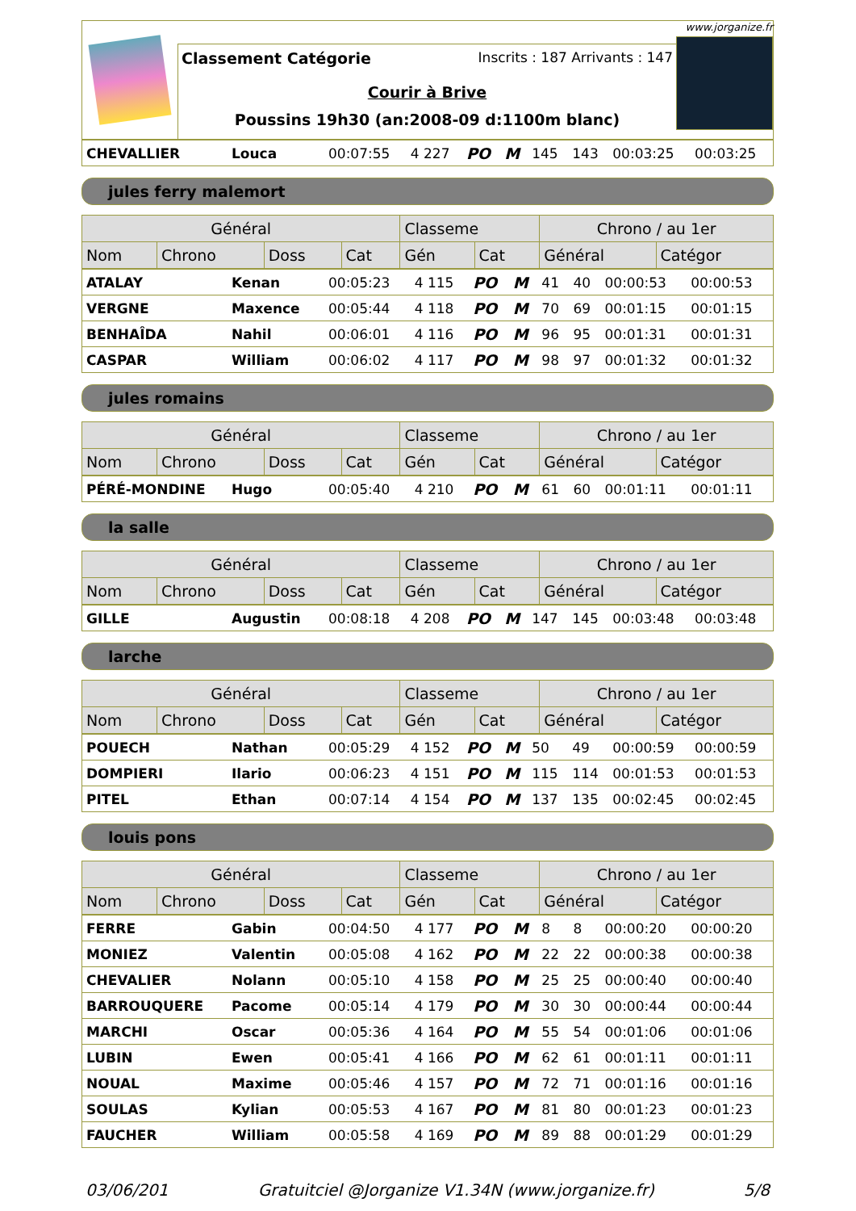Classement Catégorie Inscrits : 187 Arrivants : 147
Courir à Brive
Poussins 19h30 (an:2008-09 d:1100m blanc)
www.jorganize.fr
| CHEVALLIER | Louca | 00:07:55 | 4 227 | PO | M | 145 | 143 | 00:03:25 | 00:03:25 |
jules ferry malemort
| Général | | | | Classeme | | Chrono / au 1er | |
| --- | --- | --- | --- | --- | --- | --- | --- |
| Nom | Chrono | Doss | Cat | Gén | Cat | Général | Catégor |
| ATALAY | Kenan | 00:05:23 | 4 115 | PO | M | 41 | 40 | 00:00:53 | 00:00:53 |
| VERGNE | Maxence | 00:05:44 | 4 118 | PO | M | 70 | 69 | 00:01:15 | 00:01:15 |
| BENHAÎDA | Nahil | 00:06:01 | 4 116 | PO | M | 96 | 95 | 00:01:31 | 00:01:31 |
| CASPAR | William | 00:06:02 | 4 117 | PO | M | 98 | 97 | 00:01:32 | 00:01:32 |
jules romains
| Général | | | | Classeme | | Chrono / au 1er | |
| --- | --- | --- | --- | --- | --- | --- | --- |
| Nom | Chrono | Doss | Cat | Gén | Cat | Général | Catégor |
| PÉRÉ-MONDINE | Hugo | 00:05:40 | 4 210 | PO | M | 61 | 60 | 00:01:11 | 00:01:11 |
la salle
| Général | | | | Classeme | | Chrono / au 1er | |
| --- | --- | --- | --- | --- | --- | --- | --- |
| Nom | Chrono | Doss | Cat | Gén | Cat | Général | Catégor |
| GILLE | Augustin | 00:08:18 | 4 208 | PO | M | 147 | 145 | 00:03:48 | 00:03:48 |
larche
| Général | | | | Classeme | | Chrono / au 1er | |
| --- | --- | --- | --- | --- | --- | --- | --- |
| Nom | Chrono | Doss | Cat | Gén | Cat | Général | Catégor |
| POUECH | Nathan | 00:05:29 | 4 152 | PO | M | 50 | 49 | 00:00:59 | 00:00:59 |
| DOMPIERI | Ilario | 00:06:23 | 4 151 | PO | M | 115 | 114 | 00:01:53 | 00:01:53 |
| PITEL | Ethan | 00:07:14 | 4 154 | PO | M | 137 | 135 | 00:02:45 | 00:02:45 |
louis pons
| Général | | | | Classeme | | Chrono / au 1er | |
| --- | --- | --- | --- | --- | --- | --- | --- |
| Nom | Chrono | Doss | Cat | Gén | Cat | Général | Catégor |
| FERRE | Gabin | 00:04:50 | 4 177 | PO | M | 8 | 8 | 00:00:20 | 00:00:20 |
| MONIEZ | Valentin | 00:05:08 | 4 162 | PO | M | 22 | 22 | 00:00:38 | 00:00:38 |
| CHEVALIER | Nolann | 00:05:10 | 4 158 | PO | M | 25 | 25 | 00:00:40 | 00:00:40 |
| BARROUQUERE | Pacome | 00:05:14 | 4 179 | PO | M | 30 | 30 | 00:00:44 | 00:00:44 |
| MARCHI | Oscar | 00:05:36 | 4 164 | PO | M | 55 | 54 | 00:01:06 | 00:01:06 |
| LUBIN | Ewen | 00:05:41 | 4 166 | PO | M | 62 | 61 | 00:01:11 | 00:01:11 |
| NOUAL | Maxime | 00:05:46 | 4 157 | PO | M | 72 | 71 | 00:01:16 | 00:01:16 |
| SOULAS | Kylian | 00:05:53 | 4 167 | PO | M | 81 | 80 | 00:01:23 | 00:01:23 |
| FAUCHER | William | 00:05:58 | 4 169 | PO | M | 89 | 88 | 00:01:29 | 00:01:29 |
03/06/201 Gratuitciel @Jorganize V1.34N (www.jorganize.fr) 5/8